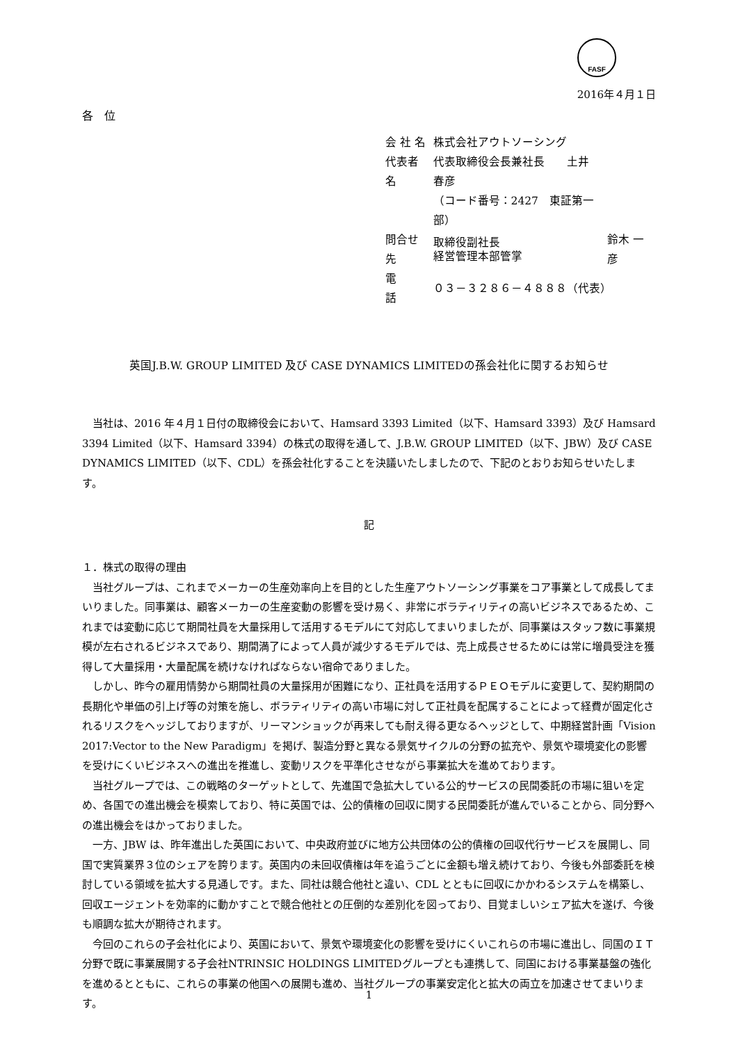FASF
2016年４月１日
各　位
| 会 社 名 | 株式会社アウトソーシング | |
| 代表者名 | 代表取締役会長兼社長 土井 春彦 | |
| | （コード番号：2427 東証第一部） | |
| 問合せ先 | 取締役副社長 経営管理本部管掌 | 鈴木 一彦 |
| 電 話 | ０３－３２８６－４８８８（代表） | |
英国J.B.W. GROUP LIMITED 及び CASE DYNAMICS LIMITEDの孫会社化に関するお知らせ
当社は、2016 年４月１日付の取締役会において、Hamsard 3393 Limited（以下、Hamsard 3393）及び Hamsard 3394 Limited（以下、Hamsard 3394）の株式の取得を通して、J.B.W. GROUP LIMITED（以下、JBW）及び CASE DYNAMICS LIMITED（以下、CDL）を孫会社化することを決議いたしましたので、下記のとおりお知らせいたします。
記
１．株式の取得の理由
当社グループは、これまでメーカーの生産効率向上を目的とした生産アウトソーシング事業をコア事業として成長してまいりました。同事業は、顧客メーカーの生産変動の影響を受け易く、非常にボラティリティの高いビジネスであるため、これまでは変動に応じて期間社員を大量採用して活用するモデルにて対応してまいりましたが、同事業はスタッフ数に事業規模が左右されるビジネスであり、期間満了によって人員が減少するモデルでは、売上成長させるためには常に増員受注を獲得して大量採用・大量配属を続けなければならない宿命でありました。
しかし、昨今の雇用情勢から期間社員の大量採用が困難になり、正社員を活用するＰＥＯモデルに変更して、契約期間の長期化や単価の引上げ等の対策を施し、ボラティリティの高い市場に対して正社員を配属することによって経費が固定化されるリスクをヘッジしておりますが、リーマンショックが再来しても耐え得る更なるヘッジとして、中期経営計画「Vision 2017:Vector to the New Paradigm」を掲げ、製造分野と異なる景気サイクルの分野の拡充や、景気や環境変化の影響を受けにくいビジネスへの進出を推進し、変動リスクを平準化させながら事業拡大を進めております。
当社グループでは、この戦略のターゲットとして、先進国で急拡大している公的サービスの民間委託の市場に狙いを定め、各国での進出機会を模索しており、特に英国では、公的債権の回収に関する民間委託が進んでいることから、同分野への進出機会をはかっておりました。
一方、JBW は、昨年進出した英国において、中央政府並びに地方公共団体の公的債権の回収代行サービスを展開し、同国で実質業界３位のシェアを誇ります。英国内の未回収債権は年を追うごとに金額も増え続けており、今後も外部委託を検討している領域を拡大する見通しです。また、同社は競合他社と違い、CDL とともに回収にかかわるシステムを構築し、回収エージェントを効率的に動かすことで競合他社との圧倒的な差別化を図っており、目覚ましいシェア拡大を遂げ、今後も順調な拡大が期待されます。
今回のこれらの子会社化により、英国において、景気や環境変化の影響を受けにくいこれらの市場に進出し、同国のＩＴ分野で既に事業展開する子会社NTRINSIC HOLDINGS LIMITEDグループとも連携して、同国における事業基盤の強化を進めるとともに、これらの事業の他国への展開も進め、当社グループの事業安定化と拡大の両立を加速させてまいります。
1